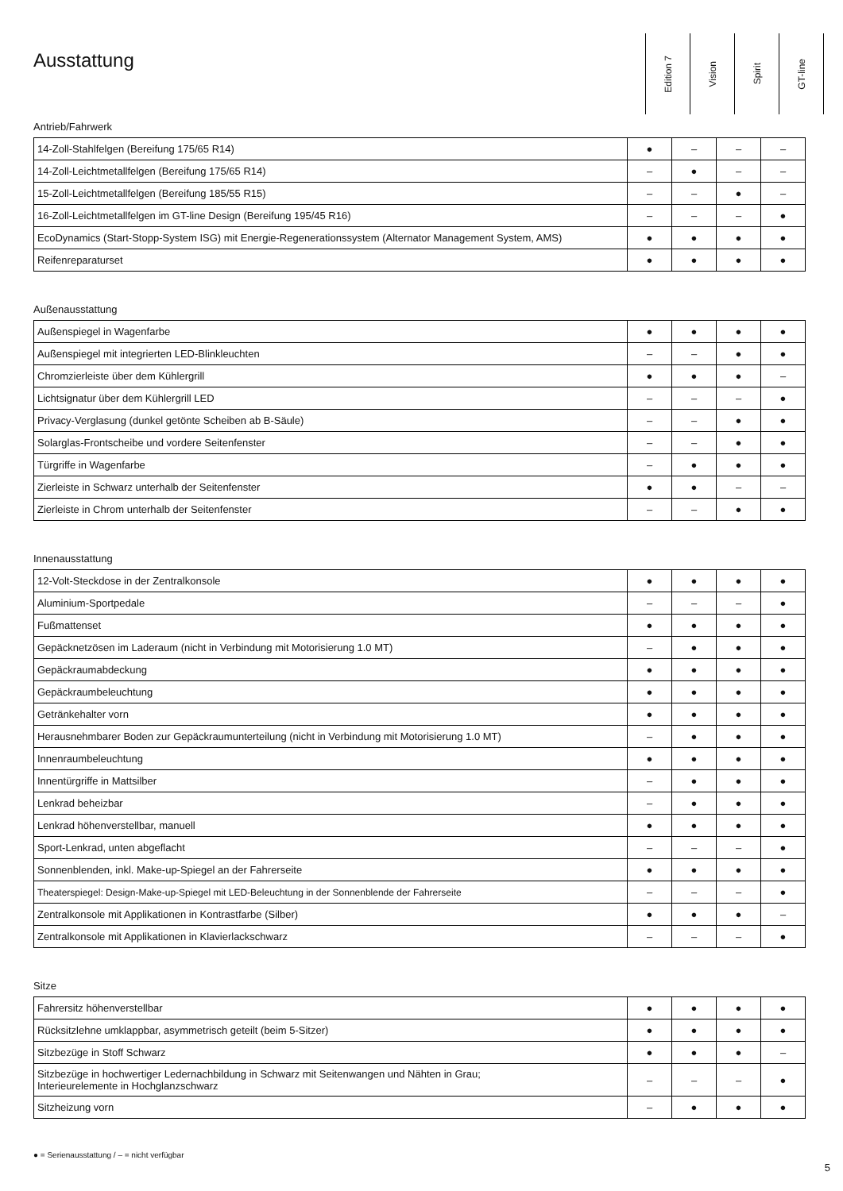Ausstattung
Edition 7
Vision
Spirit
GT-line
Antrieb/Fahrwerk
| 14-Zoll-Stahlfelgen (Bereifung 175/65 R14) | ● | – | – | – |
| 14-Zoll-Leichtmetallfelgen (Bereifung 175/65 R14) | – | ● | – | – |
| 15-Zoll-Leichtmetallfelgen (Bereifung 185/55 R15) | – | – | ● | – |
| 16-Zoll-Leichtmetallfelgen im GT-line Design (Bereifung 195/45 R16) | – | – | – | ● |
| EcoDynamics (Start-Stopp-System ISG) mit Energie-Regenerationssystem (Alternator Management System, AMS) | ● | ● | ● | ● |
| Reifenreparaturset | ● | ● | ● | ● |
Außenausstattung
| Außenspiegel in Wagenfarbe | ● | ● | ● | ● |
| Außenspiegel mit integrierten LED-Blinkleuchten | – | – | ● | ● |
| Chromzierleiste über dem Kühlergrill | ● | ● | ● | – |
| Lichtsignatur über dem Kühlergrill LED | – | – | – | ● |
| Privacy-Verglasung (dunkel getönte Scheiben ab B-Säule) | – | – | ● | ● |
| Solarglas-Frontscheibe und vordere Seitenfenster | – | – | ● | ● |
| Türgriffe in Wagenfarbe | – | ● | ● | ● |
| Zierleiste in Schwarz unterhalb der Seitenfenster | ● | ● | – | – |
| Zierleiste in Chrom unterhalb der Seitenfenster | – | – | ● | ● |
Innenausstattung
| 12-Volt-Steckdose in der Zentralkonsole | ● | ● | ● | ● |
| Aluminium-Sportpedale | – | – | – | ● |
| Fußmattenset | ● | ● | ● | ● |
| Gepäcknetzösen im Laderaum (nicht in Verbindung mit Motorisierung 1.0 MT) | – | ● | ● | ● |
| Gepäckraumabdeckung | ● | ● | ● | ● |
| Gepäckraumbeleuchtung | ● | ● | ● | ● |
| Getränkehalter vorn | ● | ● | ● | ● |
| Herausnehmbarer Boden zur Gepäckraumunterteilung (nicht in Verbindung mit Motorisierung 1.0 MT) | – | ● | ● | ● |
| Innenraumbeleuchtung | ● | ● | ● | ● |
| Innentürgriffe in Mattsilber | – | ● | ● | ● |
| Lenkrad beheizbar | – | ● | ● | ● |
| Lenkrad höhenverstellbar, manuell | ● | ● | ● | ● |
| Sport-Lenkrad, unten abgeflacht | – | – | – | ● |
| Sonnenblenden, inkl. Make-up-Spiegel an der Fahrerseite | ● | ● | ● | ● |
| Theaterspiegel: Design-Make-up-Spiegel mit LED-Beleuchtung in der Sonnenblende der Fahrerseite | – | – | – | ● |
| Zentralkonsole mit Applikationen in Kontrastfarbe (Silber) | ● | ● | ● | – |
| Zentralkonsole mit Applikationen in Klavierlackschwarz | – | – | – | ● |
Sitze
| Fahrersitz höhenverstellbar | ● | ● | ● | ● |
| Rücksitzlehne umklappbar, asymmetrisch geteilt (beim 5-Sitzer) | ● | ● | ● | ● |
| Sitzbezüge in Stoff Schwarz | ● | ● | ● | – |
| Sitzbezüge in hochwertiger Ledernachbildung in Schwarz mit Seitenwangen und Nähten in Grau; Interieurelemente in Hochglanzschwarz | – | – | – | ● |
| Sitzheizung vorn | – | ● | ● | ● |
● = Serienausstattung / – = nicht verfügbar
5